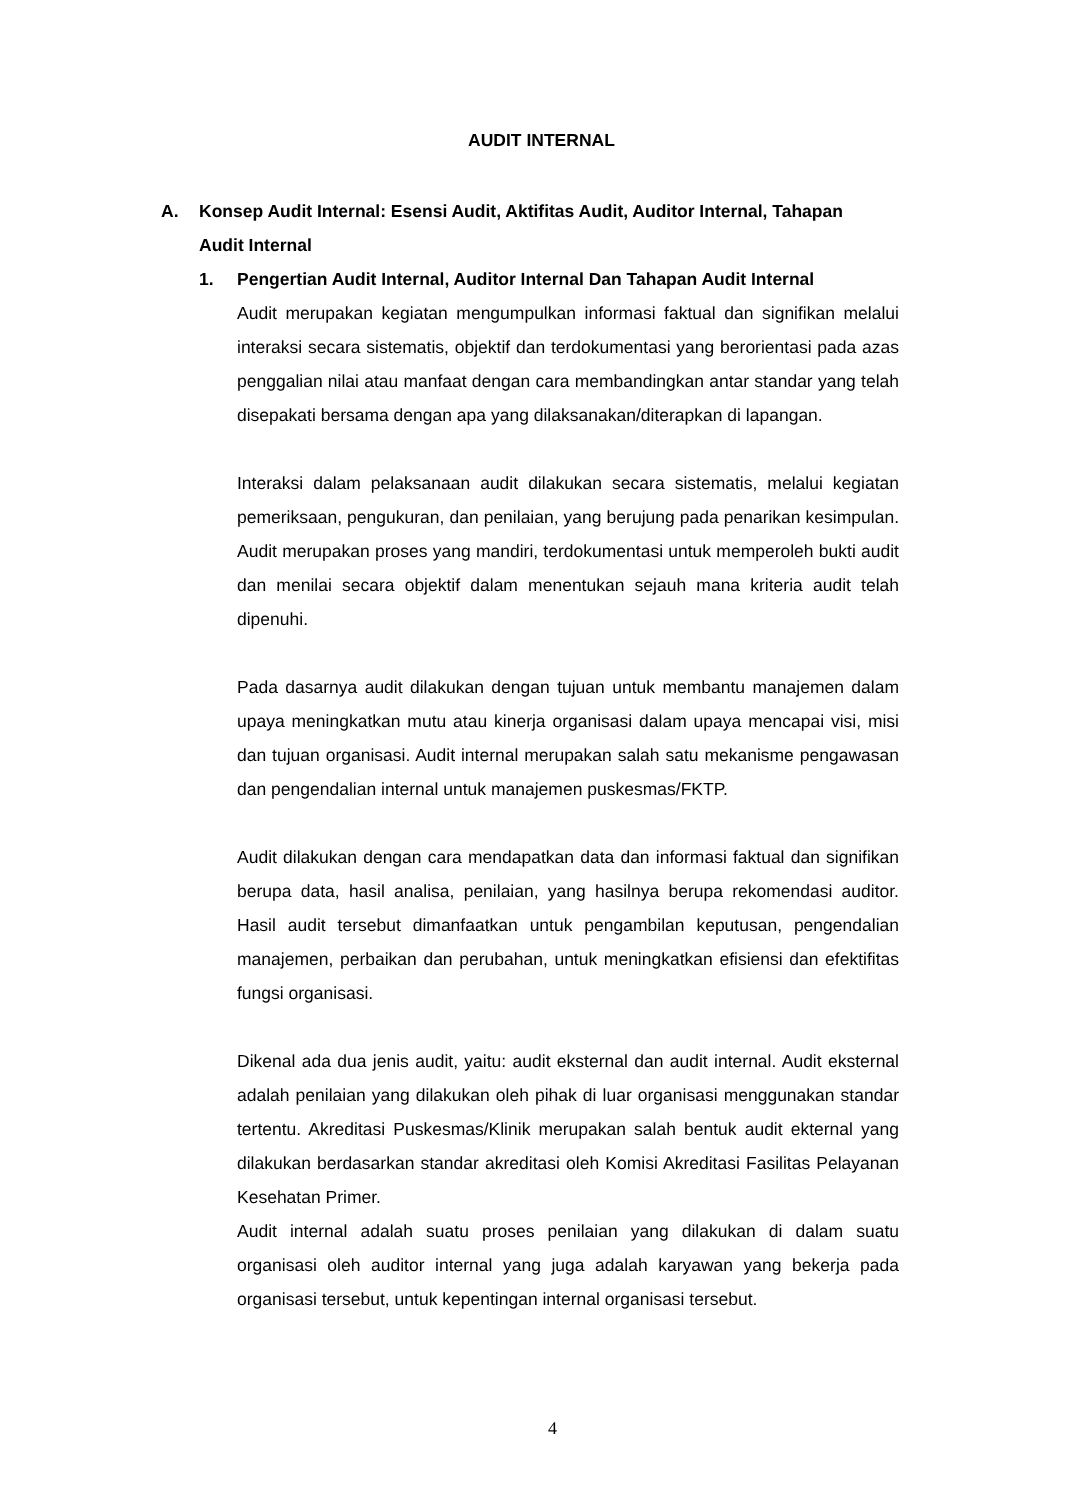AUDIT INTERNAL
A. Konsep Audit Internal: Esensi Audit, Aktifitas Audit, Auditor Internal, Tahapan Audit Internal
1. Pengertian Audit Internal, Auditor Internal Dan Tahapan Audit Internal
Audit merupakan kegiatan mengumpulkan informasi faktual dan signifikan melalui interaksi secara sistematis, objektif dan terdokumentasi yang berorientasi pada azas penggalian nilai atau manfaat dengan cara membandingkan antar standar yang telah disepakati bersama dengan apa yang dilaksanakan/diterapkan di lapangan.
Interaksi dalam pelaksanaan audit dilakukan secara sistematis, melalui kegiatan pemeriksaan, pengukuran, dan penilaian, yang berujung pada penarikan kesimpulan. Audit merupakan proses yang mandiri, terdokumentasi untuk memperoleh bukti audit dan menilai secara objektif dalam menentukan sejauh mana kriteria audit telah dipenuhi.
Pada dasarnya audit dilakukan dengan tujuan untuk membantu manajemen dalam upaya meningkatkan mutu atau kinerja organisasi dalam upaya mencapai visi, misi dan tujuan organisasi. Audit internal merupakan salah satu mekanisme pengawasan dan pengendalian internal untuk manajemen puskesmas/FKTP.
Audit dilakukan dengan cara mendapatkan data dan informasi faktual dan signifikan berupa data, hasil analisa, penilaian, yang hasilnya berupa rekomendasi auditor. Hasil audit tersebut dimanfaatkan untuk pengambilan keputusan, pengendalian manajemen, perbaikan dan perubahan, untuk meningkatkan efisiensi dan efektifitas fungsi organisasi.
Dikenal ada dua jenis audit, yaitu: audit eksternal dan audit internal. Audit eksternal adalah penilaian yang dilakukan oleh pihak di luar organisasi menggunakan standar tertentu. Akreditasi Puskesmas/Klinik merupakan salah bentuk audit ekternal yang dilakukan berdasarkan standar akreditasi oleh Komisi Akreditasi Fasilitas Pelayanan Kesehatan Primer.
Audit internal adalah suatu proses penilaian yang dilakukan di dalam suatu organisasi oleh auditor internal yang juga adalah karyawan yang bekerja pada organisasi tersebut, untuk kepentingan internal organisasi tersebut.
4